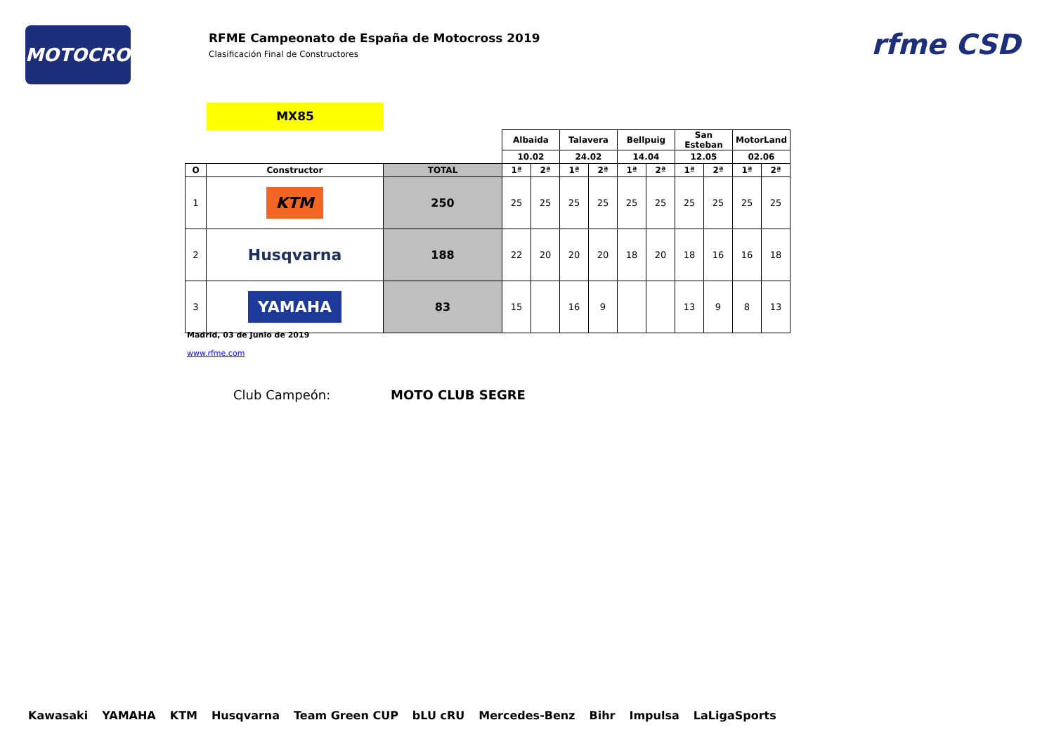MOTOCROSS
RFME Campeonato de España de Motocross 2019
Clasificación Final de Constructores
rfme CSD
MX85
| | | | Albaida | | Talavera | | Bellpuig | | San Esteban | | MotorLand | |
| | | | 10.02 | | 24.02 | | 14.04 | | 12.05 | | 02.06 | |
| O | Constructor | TOTAL | 1ª | 2ª | 1ª | 2ª | 1ª | 2ª | 1ª | 2ª | 1ª | 2ª |
| 1 | KTM | 250 | 25 | 25 | 25 | 25 | 25 | 25 | 25 | 25 | 25 | 25 |
| 2 | Husqvarna | 188 | 22 | 20 | 20 | 20 | 18 | 20 | 18 | 16 | 16 | 18 |
| 3 | YAMAHA | 83 | 15 | | 16 | 9 | | | 13 | 9 | 8 | 13 |
Madrid, 03 de Junio de 2019
www.rfme.com
Club Campeón: MOTO CLUB SEGRE
Kawasaki YAMAHA KTM Husqvarna Team Green CUP bLU cRU Mercedes-Benz Bihr Impulsa LaLigaSports